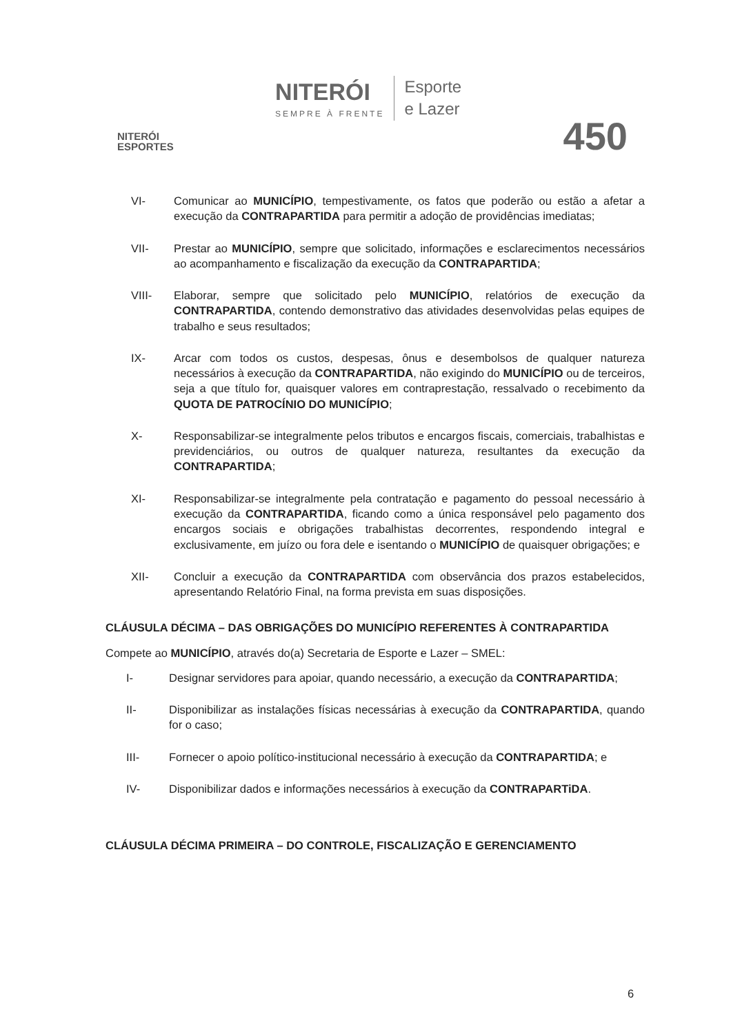NITERÓI
ESPORTES
NITERÓI
SEMPRE À FRENTE
Esporte
e Lazer
450
VI- Comunicar ao MUNICÍPIO, tempestivamente, os fatos que poderão ou estão a afetar a execução da CONTRAPARTIDA para permitir a adoção de providências imediatas;
VII- Prestar ao MUNICÍPIO, sempre que solicitado, informações e esclarecimentos necessários ao acompanhamento e fiscalização da execução da CONTRAPARTIDA;
VIII- Elaborar, sempre que solicitado pelo MUNICÍPIO, relatórios de execução da CONTRAPARTIDA, contendo demonstrativo das atividades desenvolvidas pelas equipes de trabalho e seus resultados;
IX- Arcar com todos os custos, despesas, ônus e desembolsos de qualquer natureza necessários à execução da CONTRAPARTIDA, não exigindo do MUNICÍPIO ou de terceiros, seja a que título for, quaisquer valores em contraprestação, ressalvado o recebimento da QUOTA DE PATROCÍNIO DO MUNICÍPIO;
X- Responsabilizar-se integralmente pelos tributos e encargos fiscais, comerciais, trabalhistas e previdenciários, ou outros de qualquer natureza, resultantes da execução da CONTRAPARTIDA;
XI- Responsabilizar-se integralmente pela contratação e pagamento do pessoal necessário à execução da CONTRAPARTIDA, ficando como a única responsável pelo pagamento dos encargos sociais e obrigações trabalhistas decorrentes, respondendo integral e exclusivamente, em juízo ou fora dele e isentando o MUNICÍPIO de quaisquer obrigações; e
XII- Concluir a execução da CONTRAPARTIDA com observância dos prazos estabelecidos, apresentando Relatório Final, na forma prevista em suas disposições.
CLÁUSULA DÉCIMA – DAS OBRIGAÇÕES DO MUNICÍPIO REFERENTES À CONTRAPARTIDA
Compete ao MUNICÍPIO, através do(a) Secretaria de Esporte e Lazer – SMEL:
I- Designar servidores para apoiar, quando necessário, a execução da CONTRAPARTIDA;
II- Disponibilizar as instalações físicas necessárias à execução da CONTRAPARTIDA, quando for o caso;
III- Fornecer o apoio político-institucional necessário à execução da CONTRAPARTIDA; e
IV- Disponibilizar dados e informações necessários à execução da CONTRAPARTiDA.
CLÁUSULA DÉCIMA PRIMEIRA – DO CONTROLE, FISCALIZAÇÃO E GERENCIAMENTO
6